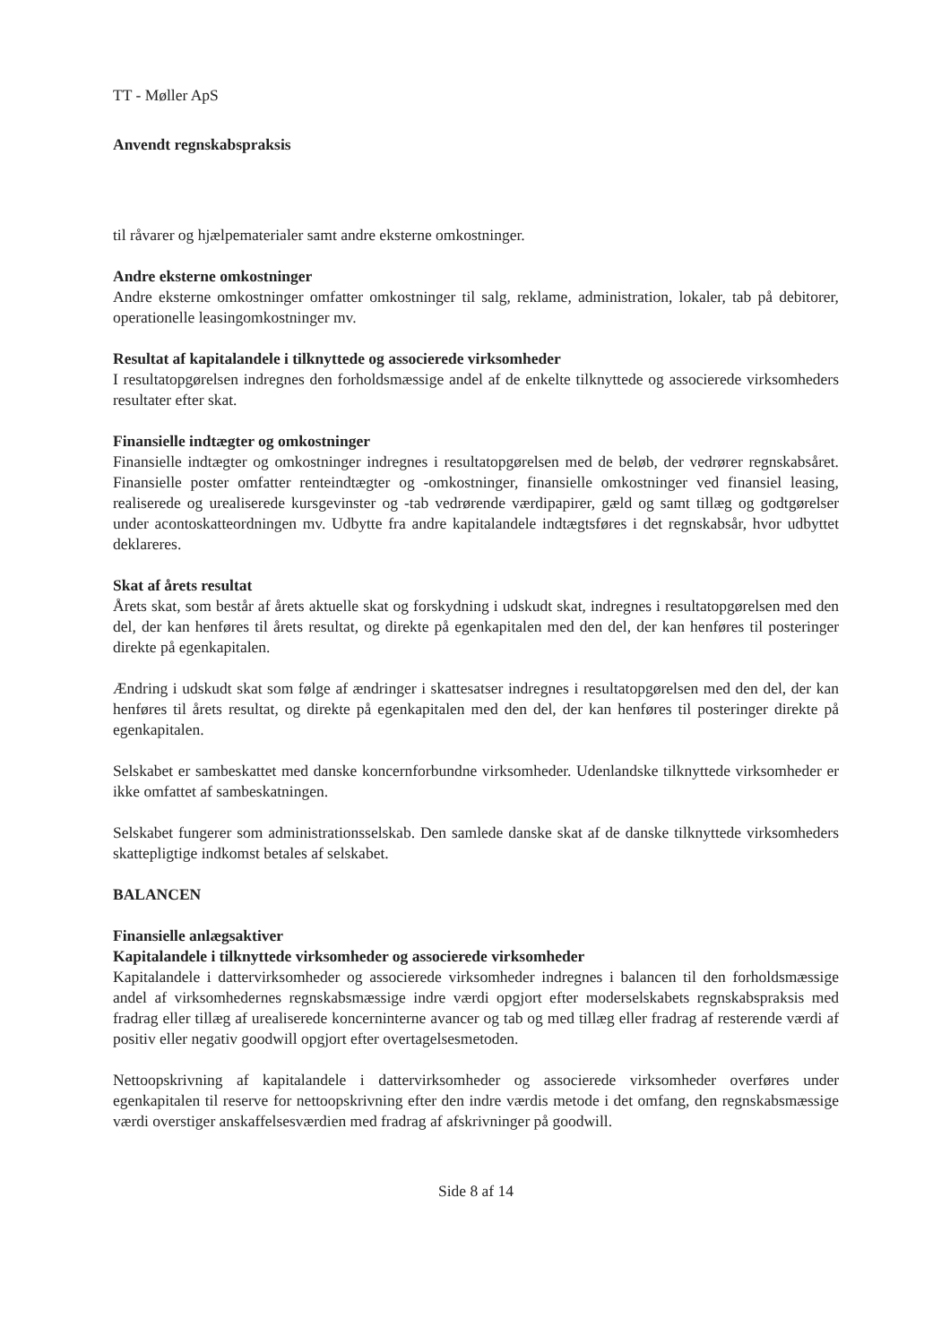TT - Møller ApS
Anvendt regnskabspraksis
til råvarer og hjælpematerialer samt andre eksterne omkostninger.
Andre eksterne omkostninger
Andre eksterne omkostninger omfatter omkostninger til salg, reklame, administration, lokaler, tab på debitorer, operationelle leasingomkostninger mv.
Resultat af kapitalandele i tilknyttede og associerede virksomheder
I resultatopgørelsen indregnes den forholdsmæssige andel af de enkelte tilknyttede og associerede virksomheders resultater efter skat.
Finansielle indtægter og omkostninger
Finansielle indtægter og omkostninger indregnes i resultatopgørelsen med de beløb, der vedrører regnskabsåret. Finansielle poster omfatter renteindtægter og -omkostninger, finansielle omkostninger ved finansiel leasing, realiserede og urealiserede kursgevinster og -tab vedrørende værdipapirer, gæld og samt tillæg og godtgørelser under acontoskatteordningen mv. Udbytte fra andre kapitalandele indtægtsføres i det regnskabsår, hvor udbyttet deklareres.
Skat af årets resultat
Årets skat, som består af årets aktuelle skat og forskydning i udskudt skat, indregnes i resultatopgørelsen med den del, der kan henføres til årets resultat, og direkte på egenkapitalen med den del, der kan henføres til posteringer direkte på egenkapitalen.
Ændring i udskudt skat som følge af ændringer i skattesatser indregnes i resultatopgørelsen med den del, der kan henføres til årets resultat, og direkte på egenkapitalen med den del, der kan henføres til posteringer direkte på egenkapitalen.
Selskabet er sambeskattet med danske koncernforbundne virksomheder. Udenlandske tilknyttede virksomheder er ikke omfattet af sambeskatningen.
Selskabet fungerer som administrationsselskab. Den samlede danske skat af de danske tilknyttede virksomheders skattepligtige indkomst betales af selskabet.
BALANCEN
Finansielle anlægsaktiver
Kapitalandele i tilknyttede virksomheder og associerede virksomheder
Kapitalandele i dattervirksomheder og associerede virksomheder indregnes i balancen til den forholdsmæssige andel af virksomhedernes regnskabsmæssige indre værdi opgjort efter moderselskabets regnskabspraksis med fradrag eller tillæg af urealiserede koncerninterne avancer og tab og med tillæg eller fradrag af resterende værdi af positiv eller negativ goodwill opgjort efter overtagelsesmetoden.
Nettoopskrivning af kapitalandele i dattervirksomheder og associerede virksomheder overføres under egenkapitalen til reserve for nettoopskrivning efter den indre værdis metode i det omfang, den regnskabsmæssige værdi overstiger anskaffelsesværdien med fradrag af afskrivninger på goodwill.
Side 8 af 14